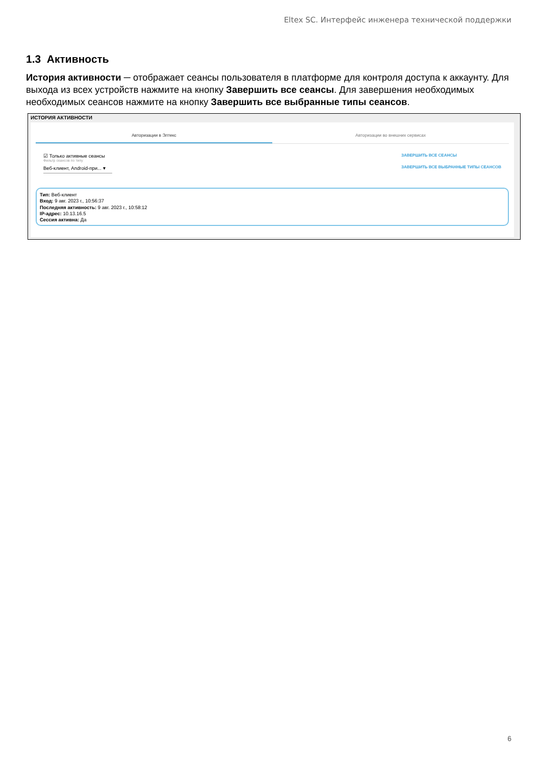Eltex SC. Интерфейс инженера технической поддержки
1.3 Активность
История активности ─ отображает сеансы пользователя в платформе для контроля доступа к аккаунту. Для выхода из всех устройств нажмите на кнопку Завершить все сеансы. Для завершения необходимых необходимых сеансов нажмите на кнопку Завершить все выбранные типы сеансов.
ИСТОРИЯ АКТИВНОСТИ
Авторизации в Элтекс Авторизации во внешних сервисах
☑ Только активные сеансы
Фильтр сеансов по типу
Веб-клиент, Android-при... ▾
ЗАВЕРШИТЬ ВСЕ СЕАНСЫ
ЗАВЕРШИТЬ ВСЕ ВЫБРАННЫЕ ТИПЫ СЕАНСОВ
Тип: Веб-клиент
Вход: 9 авг. 2023 г., 10:56:37
Последняя активность: 9 авг. 2023 г., 10:58:12
IP-адрес: 10.13.16.5
Сессия активна: Да
6